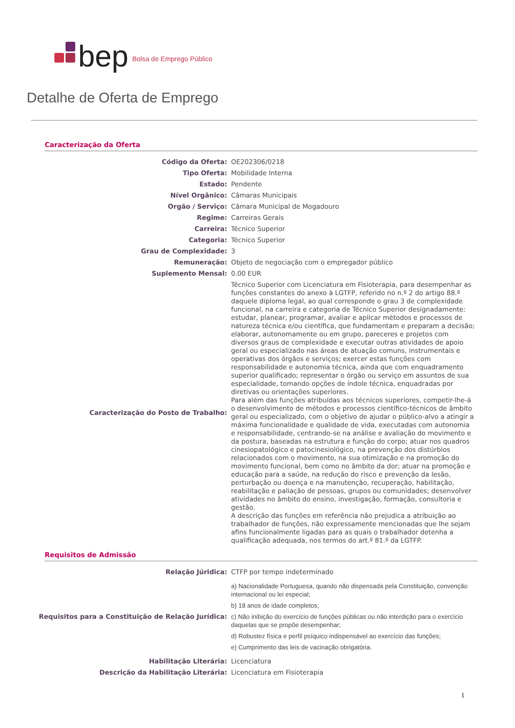bep Bolsa de Emprego Público
Detalhe de Oferta de Emprego
Caracterização da Oferta
| Código da Oferta: | OE202306/0218 |
| Tipo Oferta: | Mobilidade Interna |
| Estado: | Pendente |
| Nível Orgânico: | Câmaras Municipais |
| Orgão / Serviço: | Câmara Municipal de Mogadouro |
| Regime: | Carreiras Gerais |
| Carreira: | Técnico Superior |
| Categoria: | Técnico Superior |
| Grau de Complexidade: | 3 |
| Remuneração: | Objeto de negociação com o empregador público |
| Suplemento Mensal: | 0.00 EUR |
| Caracterização do Posto de Trabalho: | Técnico Superior com Licenciatura em Fisioterapia, para desempenhar as funções constantes do anexo à LGTFP, referido no n.º 2 do artigo 88.º daquele diploma legal, ao qual corresponde o grau 3 de complexidade funcional, na carreira e categoria de Técnico Superior designadamente: estudar, planear, programar, avaliar e aplicar métodos e processos de natureza técnica e/ou científica, que fundamentam e preparam a decisão; elaborar, autonomamente ou em grupo, pareceres e projetos com diversos graus de complexidade e executar outras atividades de apoio geral ou especializado nas áreas de atuação comuns, instrumentais e operativas dos órgãos e serviços; exercer estas funções com responsabilidade e autonomia técnica, ainda que com enquadramento superior qualificado; representar o órgão ou serviço em assuntos de sua especialidade, tomando opções de índole técnica, enquadradas por diretivas ou orientações superiores. Para além das funções atribuídas aos técnicos superiores, competir-lhe-á o desenvolvimento de métodos e processos científico-técnicos de âmbito geral ou especializado, com o objetivo de ajudar o público-alvo a atingir a máxima funcionalidade e qualidade de vida, executadas com autonomia e responsabilidade, centrando-se na análise e avaliação do movimento e da postura, baseadas na estrutura e função do corpo; atuar nos quadros cinesiopatológico e patocinesiológico, na prevenção dos distúrbios relacionados com o movimento, na sua otimização e na promoção do movimento funcional, bem como no âmbito da dor; atuar na promoção e educação para a saúde, na redução do risco e prevenção da lesão, perturbação ou doença e na manutenção, recuperação, habilitação, reabilitação e paliação de pessoas, grupos ou comunidades; desenvolver atividades no âmbito do ensino, investigação, formação, consultoria e gestão. A descrição das funções em referência não prejudica a atribuição ao trabalhador de funções, não expressamente mencionadas que lhe sejam afins funcionalmente ligadas para as quais o trabalhador detenha a qualificação adequada, nos termos do art.º 81.º da LGTFP. |
Requisitos de Admissão
| Relação Júridica: | CTFP por tempo indeterminado |
| Requisitos para a Constituição de Relação Jurídica: | a) Nacionalidade Portuguesa, quando não dispensada pela Constituição, convenção internacional ou lei especial; b) 18 anos de idade completos; c) Não inibição do exercício de funções públicas ou não interdição para o exercício daquelas que se propõe desempenhar; d) Robustez física e perfil psíquico indispensável ao exercício das funções; e) Cumprimento das leis de vacinação obrigatória. |
| Habilitação Literária: | Licenciatura |
| Descrição da Habilitação Literária: | Licenciatura em Fisioterapia |
1